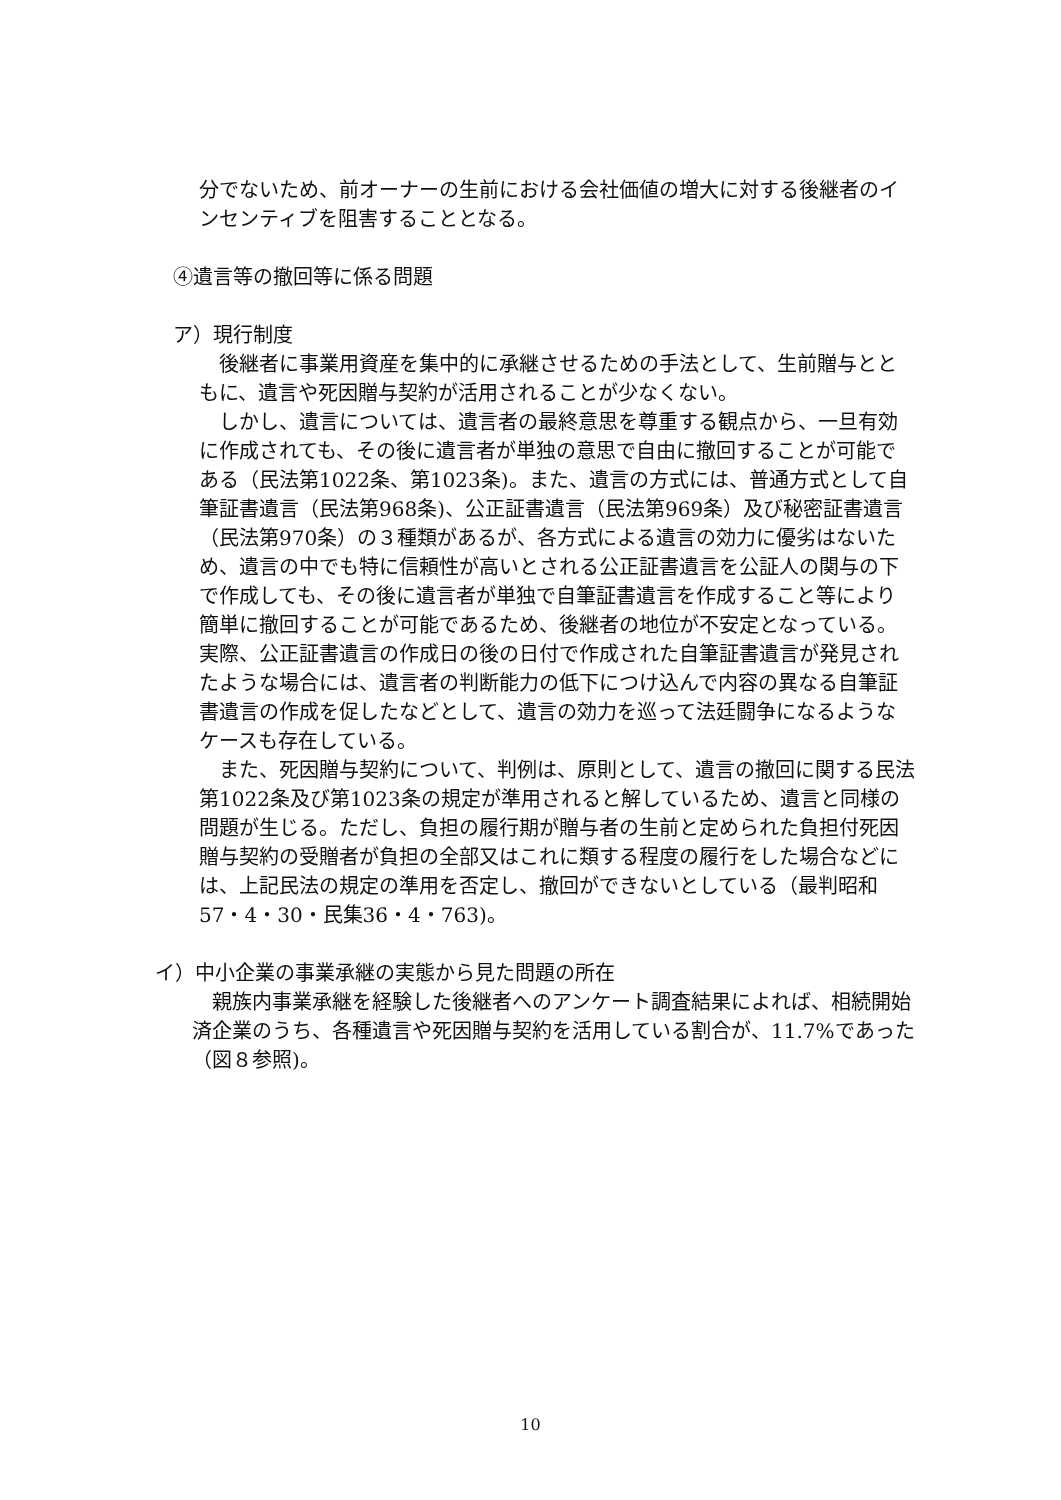分でないため、前オーナーの生前における会社価値の増大に対する後継者のインセンティブを阻害することとなる。
④遺言等の撤回等に係る問題
ア）現行制度
　後継者に事業用資産を集中的に承継させるための手法として、生前贈与とともに、遺言や死因贈与契約が活用されることが少なくない。
　しかし、遺言については、遺言者の最終意思を尊重する観点から、一旦有効に作成されても、その後に遺言者が単独の意思で自由に撤回することが可能である（民法第1022条、第1023条)。また、遺言の方式には、普通方式として自筆証書遺言（民法第968条)、公正証書遺言（民法第969条）及び秘密証書遺言（民法第970条）の３種類があるが、各方式による遺言の効力に優劣はないため、遺言の中でも特に信頼性が高いとされる公正証書遺言を公証人の関与の下で作成しても、その後に遺言者が単独で自筆証書遺言を作成すること等により簡単に撤回することが可能であるため、後継者の地位が不安定となっている。実際、公正証書遺言の作成日の後の日付で作成された自筆証書遺言が発見されたような場合には、遺言者の判断能力の低下につけ込んで内容の異なる自筆証書遺言の作成を促したなどとして、遺言の効力を巡って法廷闘争になるようなケースも存在している。
　また、死因贈与契約について、判例は、原則として、遺言の撤回に関する民法第1022条及び第1023条の規定が準用されると解しているため、遺言と同様の問題が生じる。ただし、負担の履行期が贈与者の生前と定められた負担付死因贈与契約の受贈者が負担の全部又はこれに類する程度の履行をした場合などには、上記民法の規定の準用を否定し、撤回ができないとしている（最判昭和57・4・30・民集36・4・763)。
イ）中小企業の事業承継の実態から見た問題の所在
　親族内事業承継を経験した後継者へのアンケート調査結果によれば、相続開始済企業のうち、各種遺言や死因贈与契約を活用している割合が、11.7%であった（図８参照)。
10